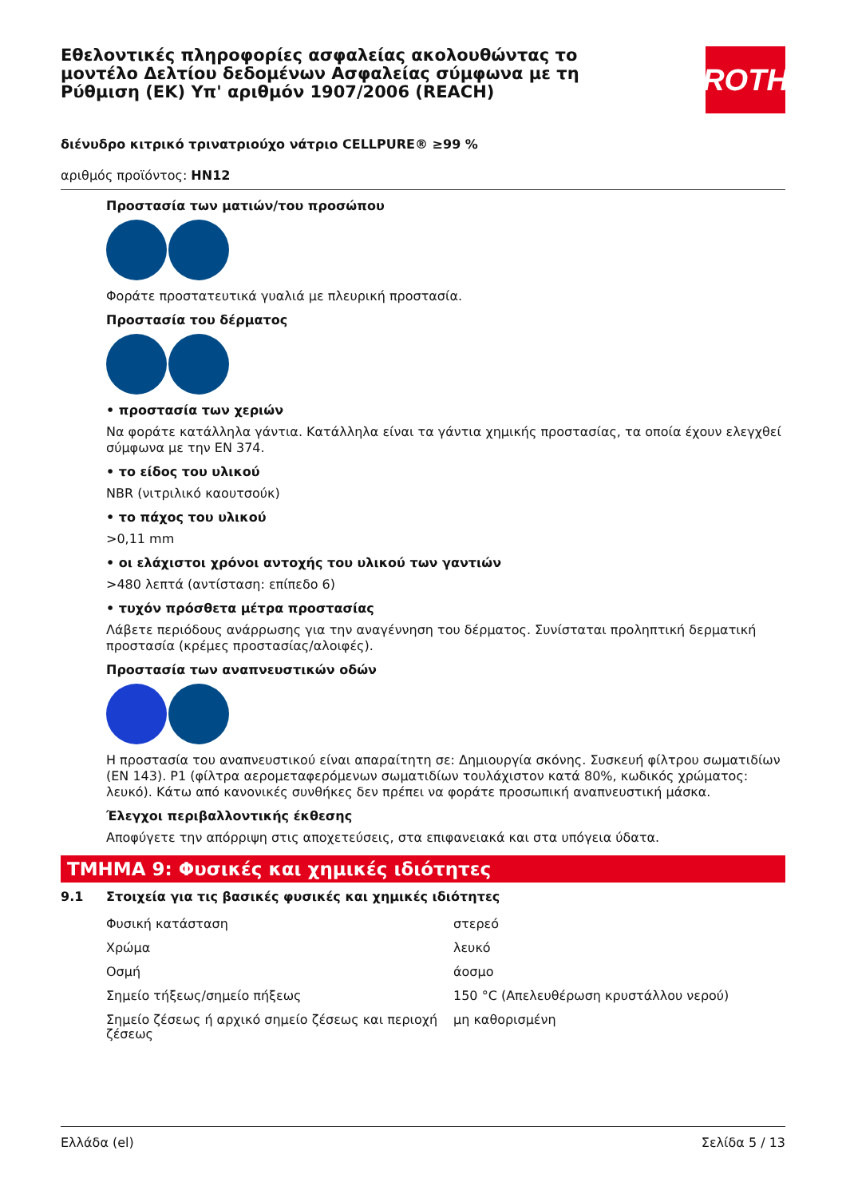Εθελοντικές πληροφορίες ασφαλείας ακολουθώντας το μοντέλο Δελτίου δεδομένων Ασφαλείας σύμφωνα με τη Ρύθμιση (ΕΚ) Υπ' αριθμόν 1907/2006 (REACH)
ROTH
διένυδρο κιτρικό τρινατριούχο νάτριο CELLPURE® ≥99 %
αριθμός προϊόντος: HN12
Προστασία των ματιών/του προσώπου
Φοράτε προστατευτικά γυαλιά με πλευρική προστασία.
Προστασία του δέρματος
• προστασία των χεριών
Να φοράτε κατάλληλα γάντια. Κατάλληλα είναι τα γάντια χημικής προστασίας, τα οποία έχουν ελεγχθεί σύμφωνα με την EN 374.
• το είδος του υλικού
NBR (νιτριλικό καουτσούκ)
• το πάχος του υλικού
>0,11 mm
• οι ελάχιστοι χρόνοι αντοχής του υλικού των γαντιών
>480 λεπτά (αντίσταση: επίπεδο 6)
• τυχόν πρόσθετα μέτρα προστασίας
Λάβετε περιόδους ανάρρωσης για την αναγέννηση του δέρματος. Συνίσταται προληπτική δερματική προστασία (κρέμες προστασίας/αλοιφές).
Προστασία των αναπνευστικών οδών
Η προστασία του αναπνευστικού είναι απαραίτητη σε: Δημιουργία σκόνης. Συσκευή φίλτρου σωματιδίων (EN 143). P1 (φίλτρα αερομεταφερόμενων σωματιδίων τουλάχιστον κατά 80%, κωδικός χρώματος: λευκό). Κάτω από κανονικές συνθήκες δεν πρέπει να φοράτε προσωπική αναπνευστική μάσκα.
Έλεγχοι περιβαλλοντικής έκθεσης
Αποφύγετε την απόρριψη στις αποχετεύσεις, στα επιφανειακά και στα υπόγεια ύδατα.
ΤΜΗΜΑ 9: Φυσικές και χημικές ιδιότητες
9.1 Στοιχεία για τις βασικές φυσικές και χημικές ιδιότητες
| Φυσική κατάσταση | στερεό |
| Χρώμα | λευκό |
| Οσμή | άοσμο |
| Σημείο τήξεως/σημείο πήξεως | 150 °C (Απελευθέρωση κρυστάλλου νερού) |
| Σημείο ζέσεως ή αρχικό σημείο ζέσεως και περιοχή ζέσεως | μη καθορισμένη |
Ελλάδα (el) Σελίδα 5 / 13